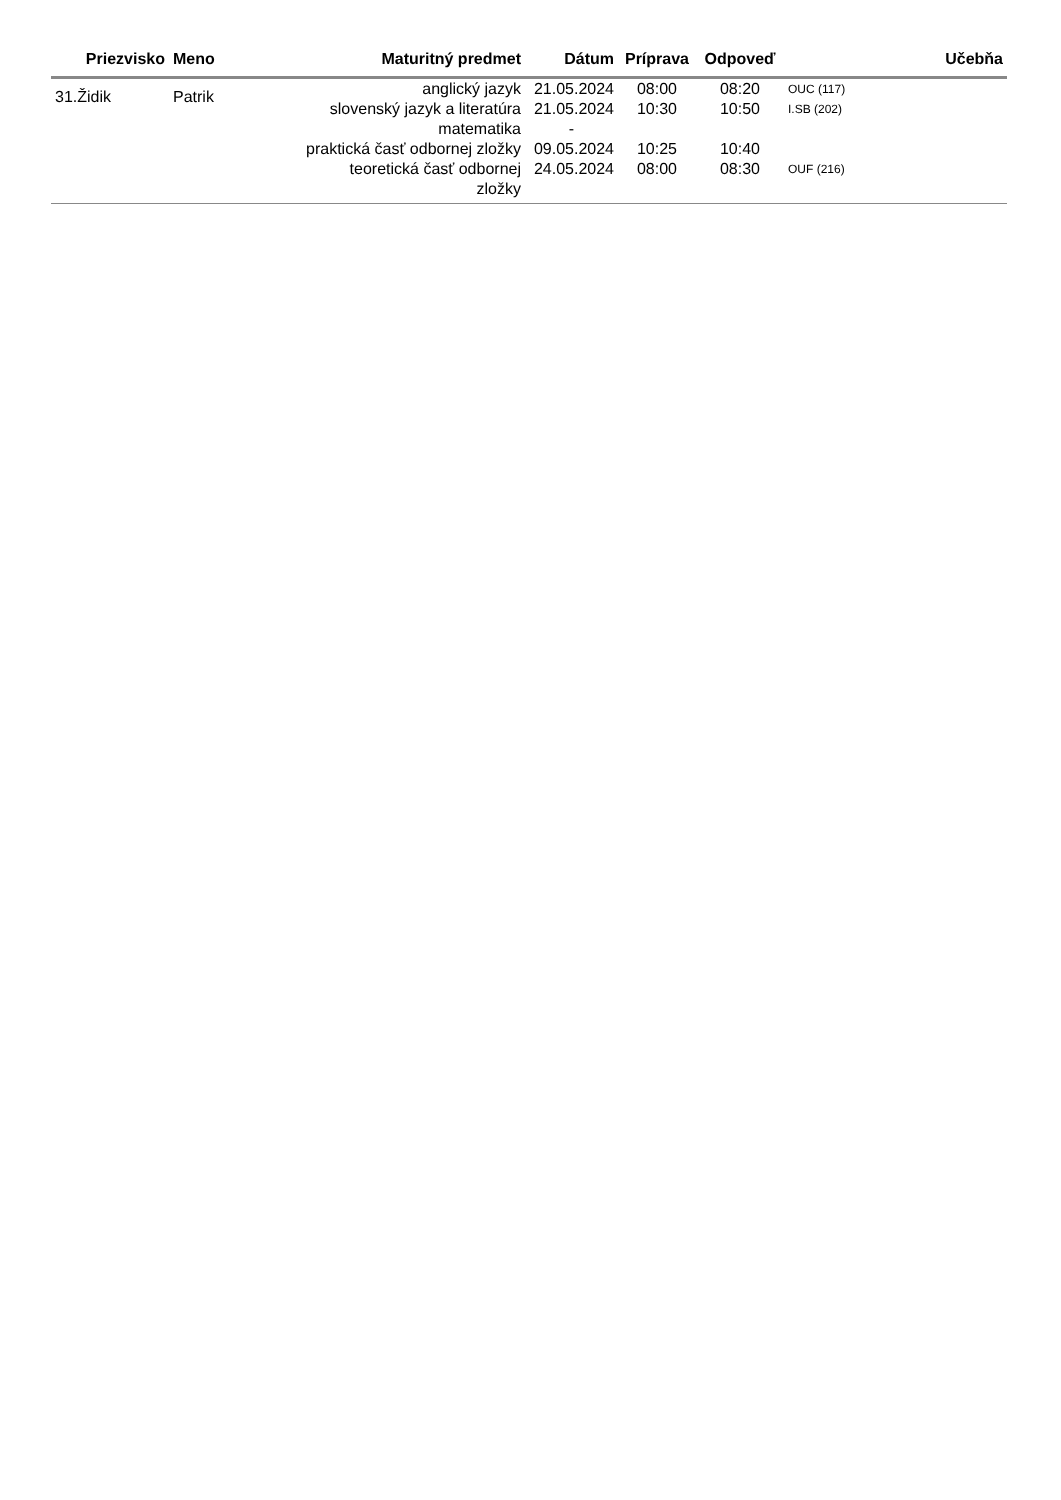| Priezvisko | Meno | Maturitný predmet | Dátum | Príprava | Odpoveď | Učebňa |
| --- | --- | --- | --- | --- | --- | --- |
| 31.Židik | Patrik | anglický jazyk slovenský jazyk a literatúra matematika praktická časť odbornej zložky teoretická časť odbornej zložky | 21.05.2024 21.05.2024 - 09.05.2024 24.05.2024 | 08:00 10:30 10:25 08:00 | 08:20 10:50 10:40 08:30 | OUC (117) I.SB (202) OUF (216) |